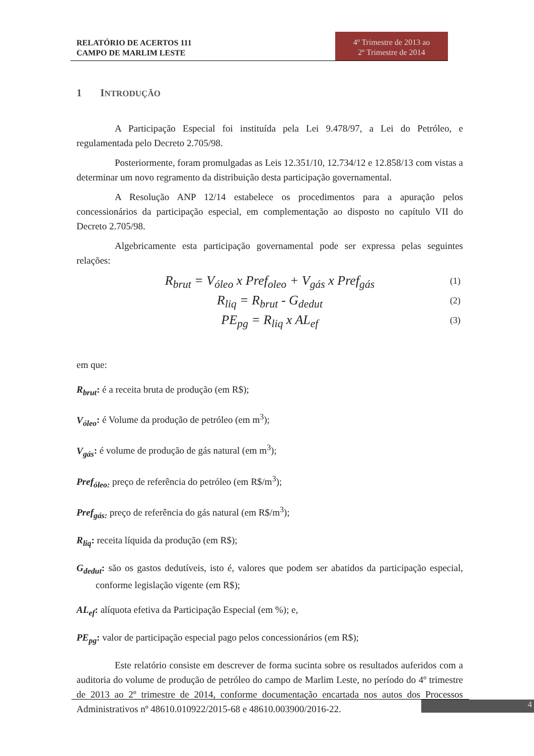RELATÓRIO DE ACERTOS 111
CAMPO DE MARLIM LESTE
4º Trimestre de 2013 ao
2º Trimestre de 2014
1 INTRODUÇÃO
A Participação Especial foi instituída pela Lei 9.478/97, a Lei do Petróleo, e regulamentada pelo Decreto 2.705/98.
Posteriormente, foram promulgadas as Leis 12.351/10, 12.734/12 e 12.858/13 com vistas a determinar um novo regramento da distribuição desta participação governamental.
A Resolução ANP 12/14 estabelece os procedimentos para a apuração pelos concessionários da participação especial, em complementação ao disposto no capítulo VII do Decreto 2.705/98.
Algebricamente esta participação governamental pode ser expressa pelas seguintes relações:
R<sub>brut</sub> = V<sub>óleo</sub> x Pref<sub>oleo</sub> + V<sub>gás</sub> x Pref<sub>gás</sub> (1)
R<sub>liq</sub> = R<sub>brut</sub> - G<sub>dedut</sub> (2)
PE<sub>pg</sub> = R<sub>liq</sub> x AL<sub>ef</sub> (3)
em que:
R<sub>brut</sub>: é a receita bruta de produção (em R$);
V<sub>óleo</sub>: é Volume da produção de petróleo (em m<sup>3</sup>);
V<sub>gás</sub>: é volume de produção de gás natural (em m<sup>3</sup>);
Pref<sub>óleo:</sub> preço de referência do petróleo (em R$/m<sup>3</sup>);
Pref<sub>gás:</sub> preço de referência do gás natural (em R$/m<sup>3</sup>);
R<sub>liq</sub>: receita líquida da produção (em R$);
G<sub>dedut</sub>: são os gastos dedutíveis, isto é, valores que podem ser abatidos da participação especial, conforme legislação vigente (em R$);
AL<sub>ef</sub>: alíquota efetiva da Participação Especial (em %); e,
PE<sub>pg</sub>: valor de participação especial pago pelos concessionários (em R$);
Este relatório consiste em descrever de forma sucinta sobre os resultados auferidos com a auditoria do volume de produção de petróleo do campo de Marlim Leste, no período do 4º trimestre de 2013 ao 2º trimestre de 2014, conforme documentação encartada nos autos dos Processos Administrativos nº 48610.010922/2015-68 e 48610.003900/2016-22.
4